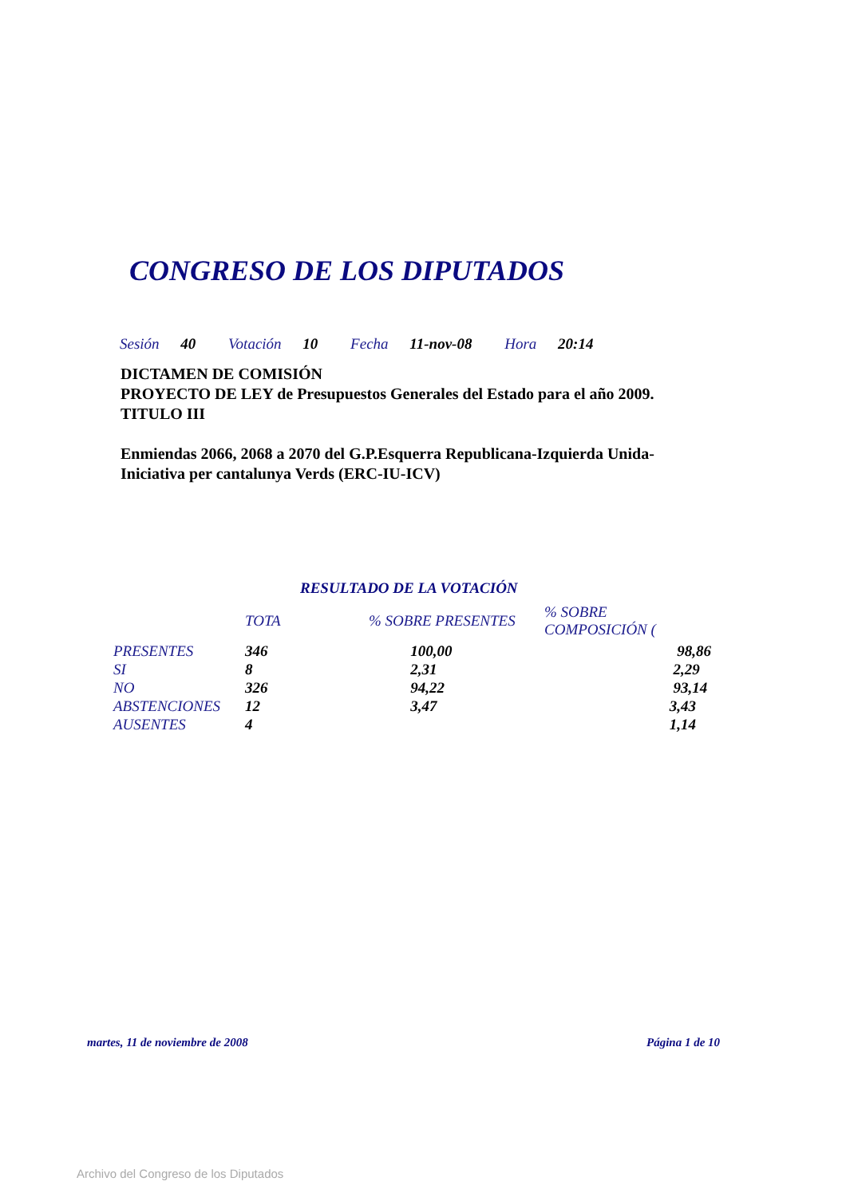CONGRESO DE LOS DIPUTADOS
Sesión 40 Votación 10 Fecha 11-nov-08 Hora 20:14
DICTAMEN DE COMISIÓN
PROYECTO DE LEY de Presupuestos Generales del Estado para el año 2009.
TITULO III
Enmiendas 2066, 2068 a 2070 del G.P.Esquerra Republicana-Izquierda Unida-Iniciativa per cantalunya Verds (ERC-IU-ICV)
RESULTADO DE LA VOTACIÓN
| | TOTA | % SOBRE PRESENTES | % SOBRE COMPOSICIÓN ( |
| --- | --- | --- | --- |
| PRESENTES | 346 | 100,00 | 98,86 |
| SI | 8 | 2,31 | 2,29 |
| NO | 326 | 94,22 | 93,14 |
| ABSTENCIONES | 12 | 3,47 | 3,43 |
| AUSENTES | 4 | | 1,14 |
martes, 11 de noviembre de 2008
Página 1 de 10
Archivo del Congreso de los Diputados